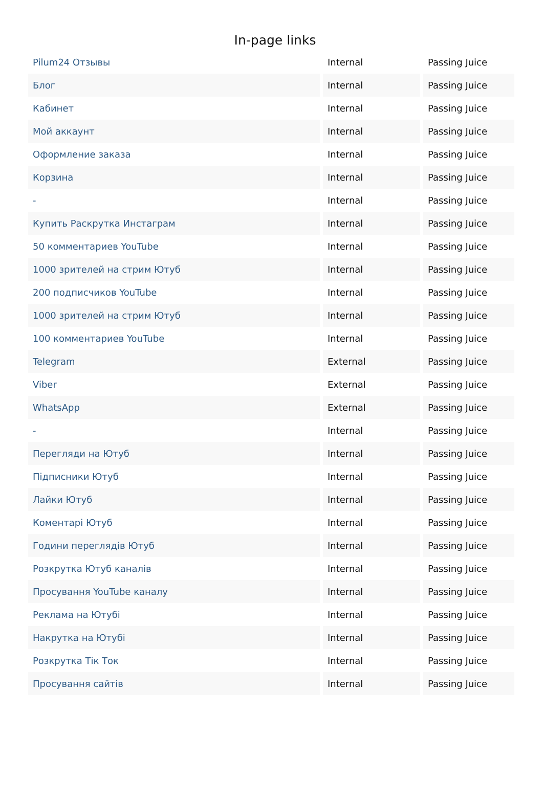In-page links
| Pilum24 Отзывы | Internal | Passing Juice |
| Блог | Internal | Passing Juice |
| Кабинет | Internal | Passing Juice |
| Мой аккаунт | Internal | Passing Juice |
| Оформление заказа | Internal | Passing Juice |
| Корзина | Internal | Passing Juice |
| - | Internal | Passing Juice |
| Купить Раскрутка Инстаграм | Internal | Passing Juice |
| 50 комментариев YouTube | Internal | Passing Juice |
| 1000 зрителей на стрим Ютуб | Internal | Passing Juice |
| 200 подписчиков YouTube | Internal | Passing Juice |
| 1000 зрителей на стрим Ютуб | Internal | Passing Juice |
| 100 комментариев YouTube | Internal | Passing Juice |
| Telegram | External | Passing Juice |
| Viber | External | Passing Juice |
| WhatsApp | External | Passing Juice |
| - | Internal | Passing Juice |
| Перегляди на Ютуб | Internal | Passing Juice |
| Підписники Ютуб | Internal | Passing Juice |
| Лайки Ютуб | Internal | Passing Juice |
| Коментарі Ютуб | Internal | Passing Juice |
| Години переглядів Ютуб | Internal | Passing Juice |
| Розкрутка Ютуб каналів | Internal | Passing Juice |
| Просування YouTube каналу | Internal | Passing Juice |
| Реклама на Ютубі | Internal | Passing Juice |
| Накрутка на Ютубі | Internal | Passing Juice |
| Розкрутка Тік Ток | Internal | Passing Juice |
| Просування сайтів | Internal | Passing Juice |